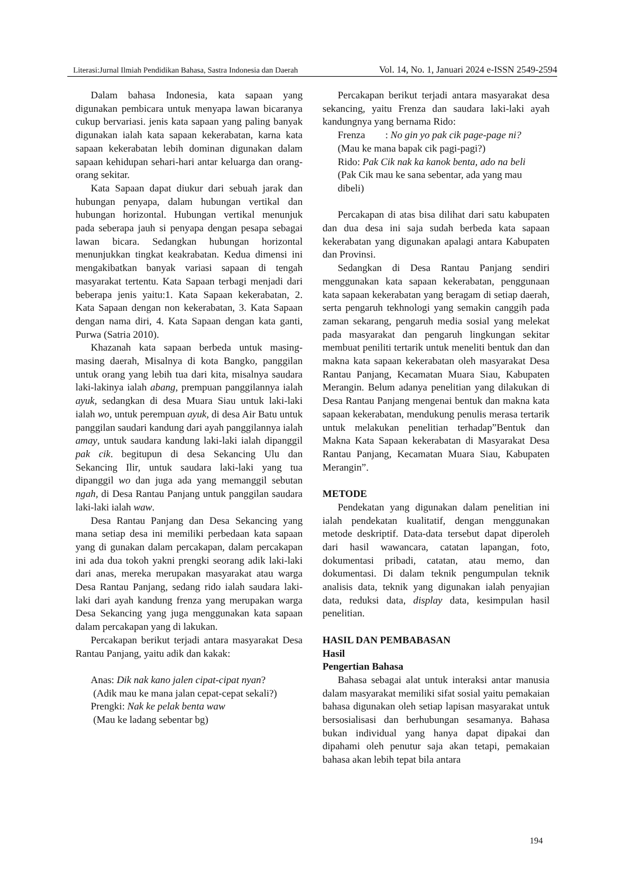Literasi:Jurnal Ilmiah Pendidikan Bahasa, Sastra Indonesia dan Daerah Vol. 14, No. 1, Januari 2024 e-ISSN 2549-2594
Dalam bahasa Indonesia, kata sapaan yang digunakan pembicara untuk menyapa lawan bicaranya cukup bervariasi. jenis kata sapaan yang paling banyak digunakan ialah kata sapaan kekerabatan, karna kata sapaan kekerabatan lebih dominan digunakan dalam sapaan kehidupan sehari-hari antar keluarga dan orang-orang sekitar.
Kata Sapaan dapat diukur dari sebuah jarak dan hubungan penyapa, dalam hubungan vertikal dan hubungan horizontal. Hubungan vertikal menunjuk pada seberapa jauh si penyapa dengan pesapa sebagai lawan bicara. Sedangkan hubungan horizontal menunjukkan tingkat keakrabatan. Kedua dimensi ini mengakibatkan banyak variasi sapaan di tengah masyarakat tertentu. Kata Sapaan terbagi menjadi dari beberapa jenis yaitu:1. Kata Sapaan kekerabatan, 2. Kata Sapaan dengan non kekerabatan, 3. Kata Sapaan dengan nama diri, 4. Kata Sapaan dengan kata ganti, Purwa (Satria 2010).
Khazanah kata sapaan berbeda untuk masing-masing daerah, Misalnya di kota Bangko, panggilan untuk orang yang lebih tua dari kita, misalnya saudara laki-lakinya ialah abang, prempuan panggilannya ialah ayuk, sedangkan di desa Muara Siau untuk laki-laki ialah wo, untuk perempuan ayuk, di desa Air Batu untuk panggilan saudari kandung dari ayah panggilannya ialah amay, untuk saudara kandung laki-laki ialah dipanggil pak cik. begitupun di desa Sekancing Ulu dan Sekancing Ilir, untuk saudara laki-laki yang tua dipanggil wo dan juga ada yang memanggil sebutan ngah, di Desa Rantau Panjang untuk panggilan saudara laki-laki ialah waw.
Desa Rantau Panjang dan Desa Sekancing yang mana setiap desa ini memiliki perbedaan kata sapaan yang di gunakan dalam percakapan, dalam percakapan ini ada dua tokoh yakni prengki seorang adik laki-laki dari anas, mereka merupakan masyarakat atau warga Desa Rantau Panjang, sedang rido ialah saudara laki-laki dari ayah kandung frenza yang merupakan warga Desa Sekancing yang juga menggunakan kata sapaan dalam percakapan yang di lakukan.
Percakapan berikut terjadi antara masyarakat Desa Rantau Panjang, yaitu adik dan kakak:
Anas: Dik nak kano jalen cipat-cipat nyan?
(Adik mau ke mana jalan cepat-cepat sekali?)
Prengki: Nak ke pelak benta waw
(Mau ke ladang sebentar bg)
Percakapan berikut terjadi antara masyarakat desa sekancing, yaitu Frenza dan saudara laki-laki ayah kandungnya yang bernama Rido:
Frenza : No gin yo pak cik page-page ni?
(Mau ke mana bapak cik pagi-pagi?)
Rido: Pak Cik nak ka kanok benta, ado na beli
(Pak Cik mau ke sana sebentar, ada yang mau dibeli)
Percakapan di atas bisa dilihat dari satu kabupaten dan dua desa ini saja sudah berbeda kata sapaan kekerabatan yang digunakan apalagi antara Kabupaten dan Provinsi.
Sedangkan di Desa Rantau Panjang sendiri menggunakan kata sapaan kekerabatan, penggunaan kata sapaan kekerabatan yang beragam di setiap daerah, serta pengaruh tekhnologi yang semakin canggih pada zaman sekarang, pengaruh media sosial yang melekat pada masyarakat dan pengaruh lingkungan sekitar membuat peniliti tertarik untuk meneliti bentuk dan dan makna kata sapaan kekerabatan oleh masyarakat Desa Rantau Panjang, Kecamatan Muara Siau, Kabupaten Merangin. Belum adanya penelitian yang dilakukan di Desa Rantau Panjang mengenai bentuk dan makna kata sapaan kekerabatan, mendukung penulis merasa tertarik untuk melakukan penelitian terhadap”Bentuk dan Makna Kata Sapaan kekerabatan di Masyarakat Desa Rantau Panjang, Kecamatan Muara Siau, Kabupaten Merangin”.
METODE
Pendekatan yang digunakan dalam penelitian ini ialah pendekatan kualitatif, dengan menggunakan metode deskriptif. Data-data tersebut dapat diperoleh dari hasil wawancara, catatan lapangan, foto, dokumentasi pribadi, catatan, atau memo, dan dokumentasi. Di dalam teknik pengumpulan teknik analisis data, teknik yang digunakan ialah penyajian data, reduksi data, display data, kesimpulan hasil penelitian.
HASIL DAN PEMBABASAN
Hasil
Pengertian Bahasa
Bahasa sebagai alat untuk interaksi antar manusia dalam masyarakat memiliki sifat sosial yaitu pemakaian bahasa digunakan oleh setiap lapisan masyarakat untuk bersosialisasi dan berhubungan sesamanya. Bahasa bukan individual yang hanya dapat dipakai dan dipahami oleh penutur saja akan tetapi, pemakaian bahasa akan lebih tepat bila antara
194